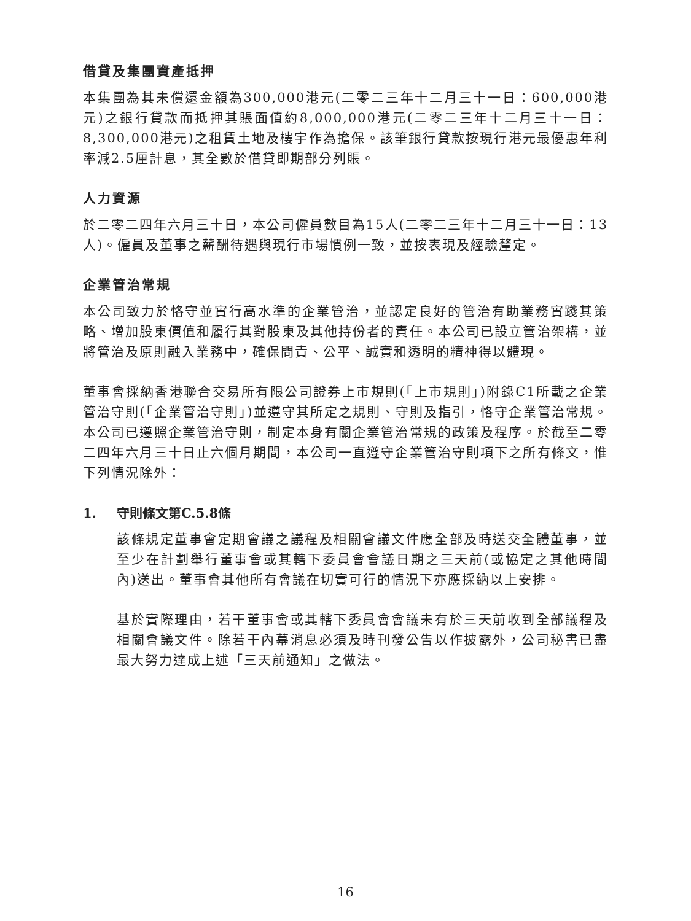借貸及集團資產抵押
本集團為其未償還金額為300,000港元(二零二三年十二月三十一日：600,000港元)之銀行貸款而抵押其賬面值約8,000,000港元(二零二三年十二月三十一日：8,300,000港元)之租賃土地及樓宇作為擔保。該筆銀行貸款按現行港元最優惠年利率減2.5厘計息，其全數於借貸即期部分列賬。
人力資源
於二零二四年六月三十日，本公司僱員數目為15人(二零二三年十二月三十一日：13人)。僱員及董事之薪酬待遇與現行市場慣例一致，並按表現及經驗釐定。
企業管治常規
本公司致力於恪守並實行高水準的企業管治，並認定良好的管治有助業務實踐其策略、增加股東價值和履行其對股東及其他持份者的責任。本公司已設立管治架構，並將管治及原則融入業務中，確保問責、公平、誠實和透明的精神得以體現。
董事會採納香港聯合交易所有限公司證券上市規則(「上市規則」)附錄C1所載之企業管治守則(「企業管治守則」)並遵守其所定之規則、守則及指引，恪守企業管治常規。本公司已遵照企業管治守則，制定本身有關企業管治常規的政策及程序。於截至二零二四年六月三十日止六個月期間，本公司一直遵守企業管治守則項下之所有條文，惟下列情況除外：
1. 守則條文第C.5.8條
該條規定董事會定期會議之議程及相關會議文件應全部及時送交全體董事，並至少在計劃舉行董事會或其轄下委員會會議日期之三天前(或協定之其他時間內)送出。董事會其他所有會議在切實可行的情況下亦應採納以上安排。
基於實際理由，若干董事會或其轄下委員會會議未有於三天前收到全部議程及相關會議文件。除若干內幕消息必須及時刊發公告以作披露外，公司秘書已盡最大努力達成上述「三天前通知」之做法。
16